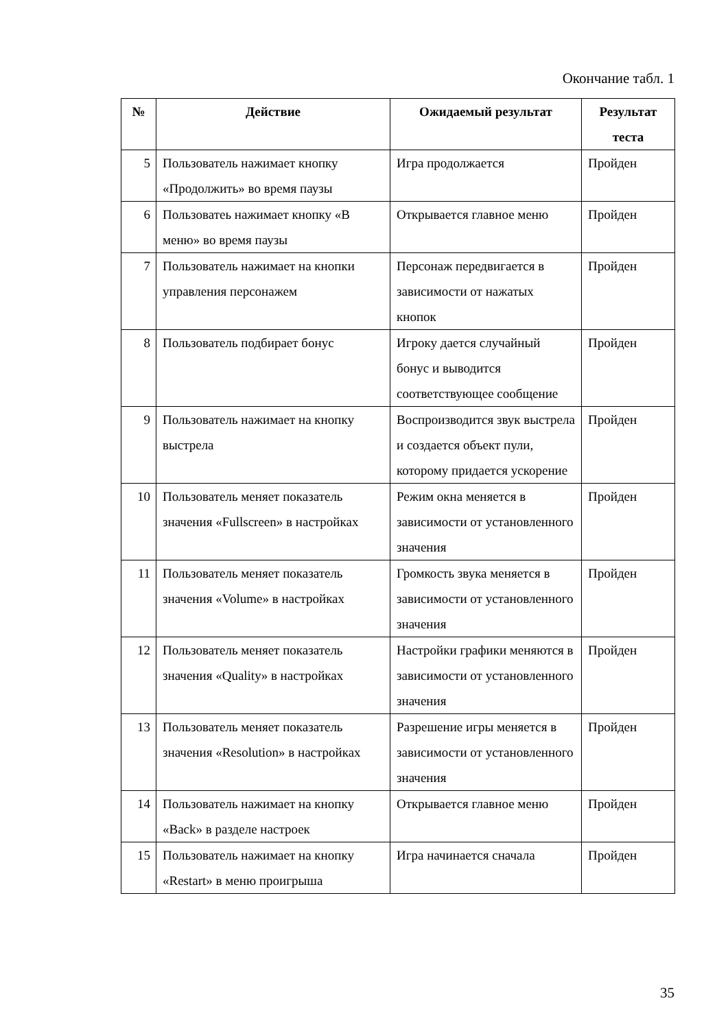Окончание табл. 1
| № | Действие | Ожидаемый результат | Результат теста |
| --- | --- | --- | --- |
| 5 | Пользователь нажимает кнопку «Продолжить» во время паузы | Игра продолжается | Пройден |
| 6 | Пользоватеь нажимает кнопку «В меню» во время паузы | Открывается главное меню | Пройден |
| 7 | Пользователь нажимает на кнопки управления персонажем | Персонаж передвигается в зависимости от нажатых кнопок | Пройден |
| 8 | Пользователь подбирает бонус | Игроку дается случайный бонус и выводится соответствующее сообщение | Пройден |
| 9 | Пользователь нажимает на кнопку выстрела | Воспроизводится звук выстрела и создается объект пули, которому придается ускорение | Пройден |
| 10 | Пользователь меняет показатель значения «Fullscreen» в настройках | Режим окна меняется в зависимости от установленного значения | Пройден |
| 11 | Пользователь меняет показатель значения «Volume» в настройках | Громкость звука меняется в зависимости от установленного значения | Пройден |
| 12 | Пользователь меняет показатель значения «Quality» в настройках | Настройки графики меняются в зависимости от установленного значения | Пройден |
| 13 | Пользователь меняет показатель значения «Resolution» в настройках | Разрешение игры меняется в зависимости от установленного значения | Пройден |
| 14 | Пользователь нажимает на кнопку «Back» в разделе настроек | Открывается главное меню | Пройден |
| 15 | Пользователь нажимает на кнопку «Restart» в меню проигрыша | Игра начинается сначала | Пройден |
35